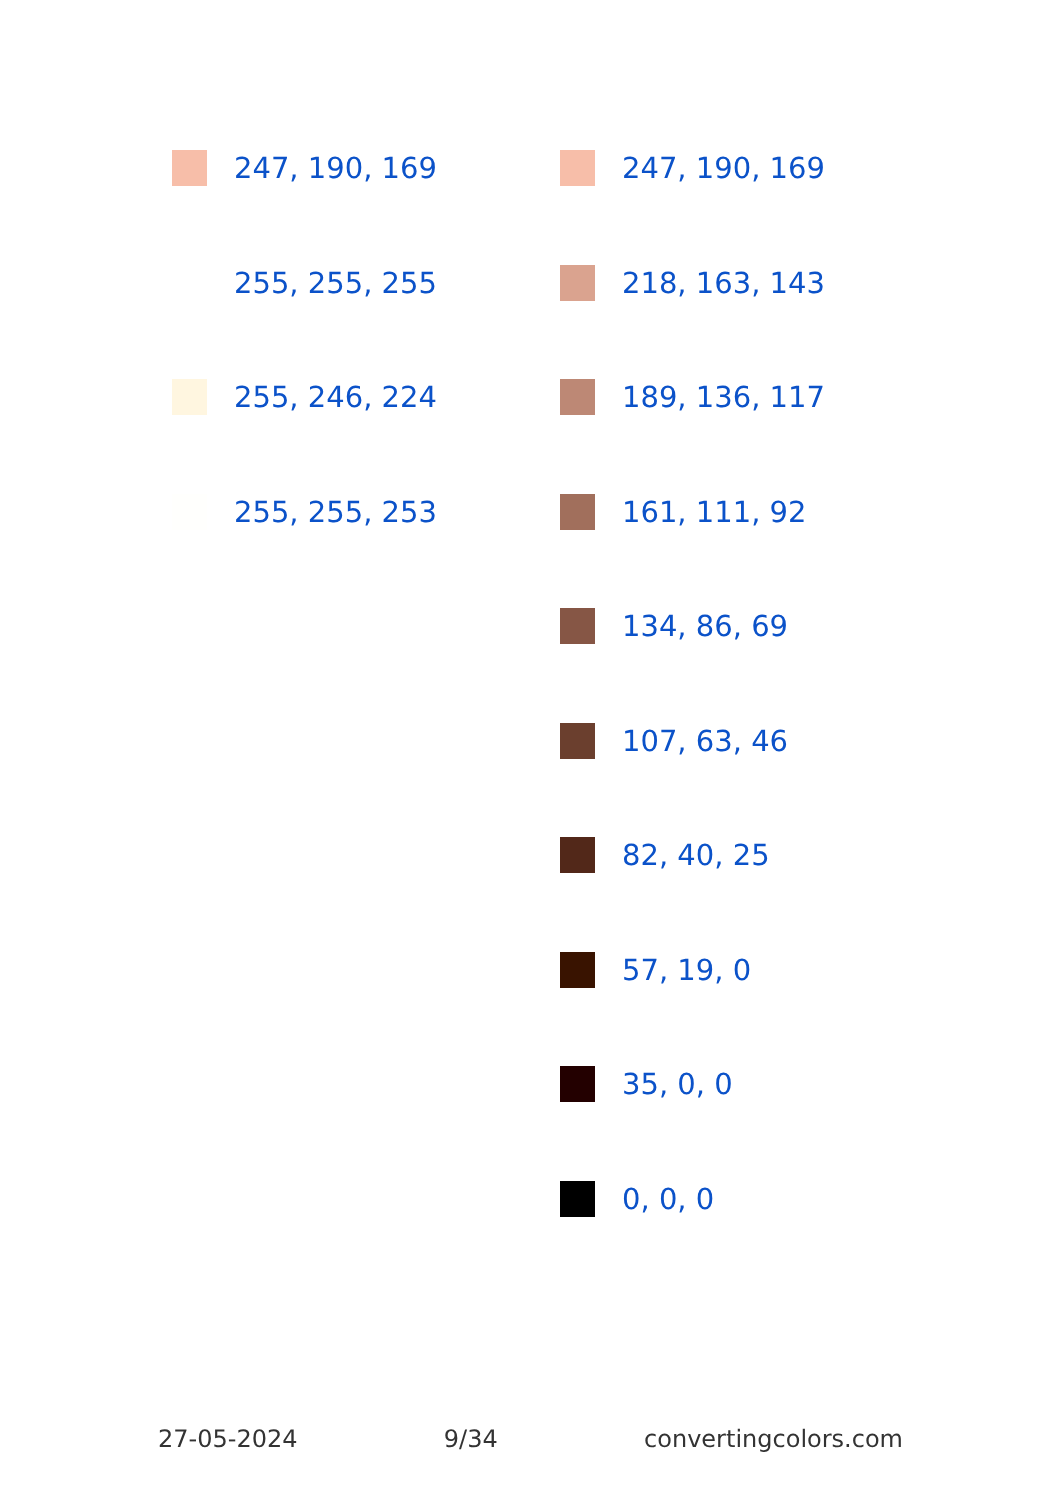247, 190, 169
255, 255, 255
255, 246, 224
255, 255, 253
247, 190, 169
218, 163, 143
189, 136, 117
161, 111, 92
134, 86, 69
107, 63, 46
82, 40, 25
57, 19, 0
35, 0, 0
0, 0, 0
27-05-2024 9/34 convertingcolors.com